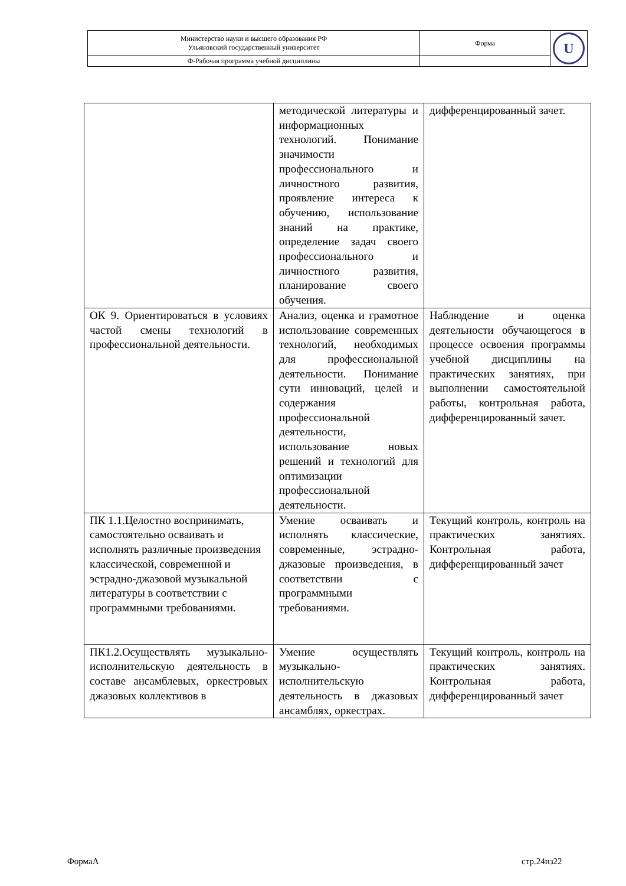| Министерство науки и высшего образования РФ Ульяновский государственный университет | Форма | U |
| Ф-Рабочая программа учебной дисциплины | | |
| | методической литературы и информационных технологий. Понимание значимости профессионального и личностного развития, проявление интереса к обучению, использование знаний на практике, определение задач своего профессионального и личностного развития, планирование своего обучения. | дифференцированный зачет. |
| ОК 9. Ориентироваться в условиях частой смены технологий в профессиональной деятельности. | Анализ, оценка и грамотное использование современных технологий, необходимых для профессиональной деятельности. Понимание сути инноваций, целей и содержания профессиональной деятельности, использование новых решений и технологий для оптимизации профессиональной деятельности. | Наблюдение и оценка деятельности обучающегося в процессе освоения программы учебной дисциплины на практических занятиях, при выполнении самостоятельной работы, контрольная работа, дифференцированный зачет. |
| ПК 1.1.Целостно воспринимать, самостоятельно осваивать и исполнять различные произведения классической, современной и эстрадно-джазовой музыкальной литературы в соответствии с программными требованиями. | Умение осваивать и исполнять классические, современные, эстрадно-джазовые произведения, в соответствии с программными требованиями. | Текущий контроль, контроль на практических занятиях. Контрольная работа, дифференцированный зачет |
| ПК1.2.Осуществлять музыкально-исполнительскую деятельность в составе ансамблевых, оркестровых джазовых коллективов в | Умение осуществлять музыкально-исполнительскую деятельность в джазовых ансамблях, оркестрах. | Текущий контроль, контроль на практических занятиях. Контрольная работа, дифференцированный зачет |
ФормаА стр.24из22